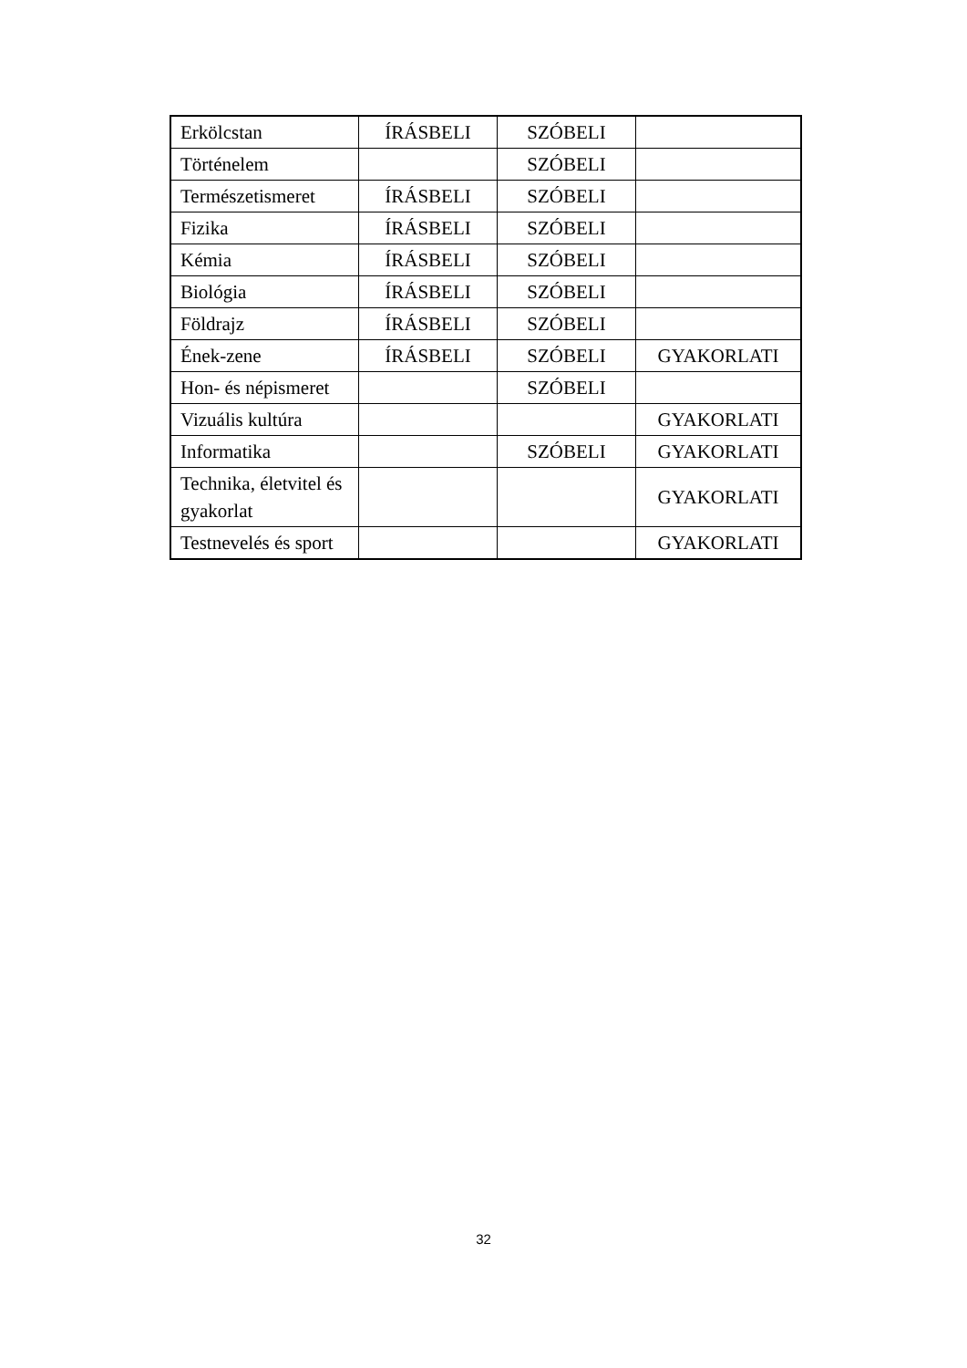| Erkölcstan | ÍRÁSBELI | SZÓBELI | |
| Történelem | | SZÓBELI | |
| Természetismeret | ÍRÁSBELI | SZÓBELI | |
| Fizika | ÍRÁSBELI | SZÓBELI | |
| Kémia | ÍRÁSBELI | SZÓBELI | |
| Biológia | ÍRÁSBELI | SZÓBELI | |
| Földrajz | ÍRÁSBELI | SZÓBELI | |
| Ének-zene | ÍRÁSBELI | SZÓBELI | GYAKORLATI |
| Hon- és népismeret | | SZÓBELI | |
| Vizuális kultúra | | | GYAKORLATI |
| Informatika | | SZÓBELI | GYAKORLATI |
| Technika, életvitel és gyakorlat | | | GYAKORLATI |
| Testnevelés és sport | | | GYAKORLATI |
32